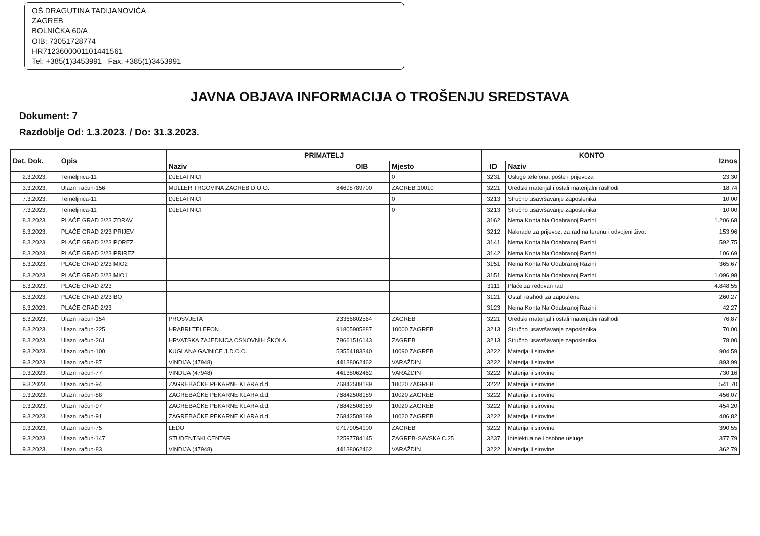OŠ DRAGUTINA TADIJANOVIĆA
ZAGREB
BOLNIČKA 60/A
OIB: 73051728774
HR7123600001101441561
Tel: +385(1)3453991 Fax: +385(1)3453991
JAVNA OBJAVA INFORMACIJA O TROŠENJU SREDSTAVA
Dokument: 7
Razdoblje Od: 1.3.2023. / Do: 31.3.2023.
| Dat. Dok. | Opis | PRIMATELJ | | | KONTO | | Iznos |
| --- | --- | --- | --- | --- | --- | --- | --- |
| | | Naziv | OIB | Mjesto | ID | Naziv | |
| 2.3.2023. | Temeljnica-11 | DJELATNICI | | 0 | 3231 | Usluge telefona, pošte i prijevoza | 23,30 |
| 3.3.2023. | Ulazni račun-156 | MULLER TRGOVINA ZAGREB D.O.O. | 84698789700 | ZAGREB 10010 | 3221 | Uredski materijal i ostali materijalni rashodi | 18,74 |
| 7.3.2023. | Temeljnica-11 | DJELATNICI | | 0 | 3213 | Stručno usavršavanje zaposlenika | 10,00 |
| 7.3.2023. | Temeljnica-11 | DJELATNICI | | 0 | 3213 | Stručno usavršavanje zaposlenika | 10,00 |
| 8.3.2023. | PLAĆE GRAD 2/23 ZDRAV | | | | 3162 | Nema Konta Na Odabranoj Razini | 1.206,68 |
| 8.3.2023. | PLAĆE GRAD 2/23 PRIJEV | | | | 3212 | Naknade za prijevoz, za rad na terenu i odvojeni život | 153,96 |
| 8.3.2023. | PLAĆE GRAD 2/23 POREZ | | | | 3141 | Nema Konta Na Odabranoj Razini | 592,75 |
| 8.3.2023. | PLAĆE GRAD 2/23 PRIREZ | | | | 3142 | Nema Konta Na Odabranoj Razini | 106,69 |
| 8.3.2023. | PLAĆE GRAD 2/23 MIO2 | | | | 3151 | Nema Konta Na Odabranoj Razini | 365,67 |
| 8.3.2023. | PLAĆE GRAD 2/23 MIO1 | | | | 3151 | Nema Konta Na Odabranoj Razini | 1.096,98 |
| 8.3.2023. | PLAĆE GRAD 2/23 | | | | 3111 | Plaće za redovan rad | 4.848,55 |
| 8.3.2023. | PLAĆE GRAD 2/23 BO | | | | 3121 | Ostali rashodi za zaposlene | 260,27 |
| 8.3.2023. | PLAĆE GRAD 2/23 | | | | 3123 | Nema Konta Na Odabranoj Razini | 42,27 |
| 8.3.2023. | Ulazni račun-154 | PROSVJETA | 23366802564 | ZAGREB | 3221 | Uredski materijal i ostali materijalni rashodi | 76,87 |
| 8.3.2023. | Ulazni račun-225 | HRABRI TELEFON | 91805905887 | 10000 ZAGREB | 3213 | Stručno usavršavanje zaposlenika | 70,00 |
| 8.3.2023. | Ulazni račun-261 | HRVATSKA ZAJEDNICA OSNOVNIH ŠKOLA | 78661516143 | ZAGREB | 3213 | Stručno usavršavanje zaposlenika | 78,00 |
| 9.3.2023. | Ulazni račun-100 | KUGLANA GAJNICE J.D.O.O. | 53554183340 | 10090 ZAGREB | 3222 | Materijal i sirovine | 904,59 |
| 9.3.2023. | Ulazni račun-87 | VINDIJA (47948) | 44138062462 | VARAŽDIN | 3222 | Materijal i sirovine | 893,99 |
| 9.3.2023. | Ulazni račun-77 | VINDIJA (47948) | 44138062462 | VARAŽDIN | 3222 | Materijal i sirovine | 730,16 |
| 9.3.2023. | Ulazni račun-94 | ZAGREBAČKE PEKARNE KLARA d.d. | 76842508189 | 10020 ZAGREB | 3222 | Materijal i sirovine | 541,70 |
| 9.3.2023. | Ulazni račun-88 | ZAGREBAČKE PEKARNE KLARA d.d. | 76842508189 | 10020 ZAGREB | 3222 | Materijal i sirovine | 456,07 |
| 9.3.2023. | Ulazni račun-97 | ZAGREBAČKE PEKARNE KLARA d.d. | 76842508189 | 10020 ZAGREB | 3222 | Materijal i sirovine | 454,20 |
| 9.3.2023. | Ulazni račun-91 | ZAGREBAČKE PEKARNE KLARA d.d. | 76842508189 | 10020 ZAGREB | 3222 | Materijal i sirovine | 406,82 |
| 9.3.2023. | Ulazni račun-75 | LEDO | 07179054100 | ZAGREB | 3222 | Materijal i sirovine | 390,55 |
| 9.3.2023. | Ulazni račun-147 | STUDENTSKI CENTAR | 22597784145 | ZAGREB-SAVSKA C.25 | 3237 | Intelektualne i osobne usluge | 377,79 |
| 9.3.2023. | Ulazni račun-83 | VINDIJA (47948) | 44138062462 | VARAŽDIN | 3222 | Materijal i sirovine | 362,79 |